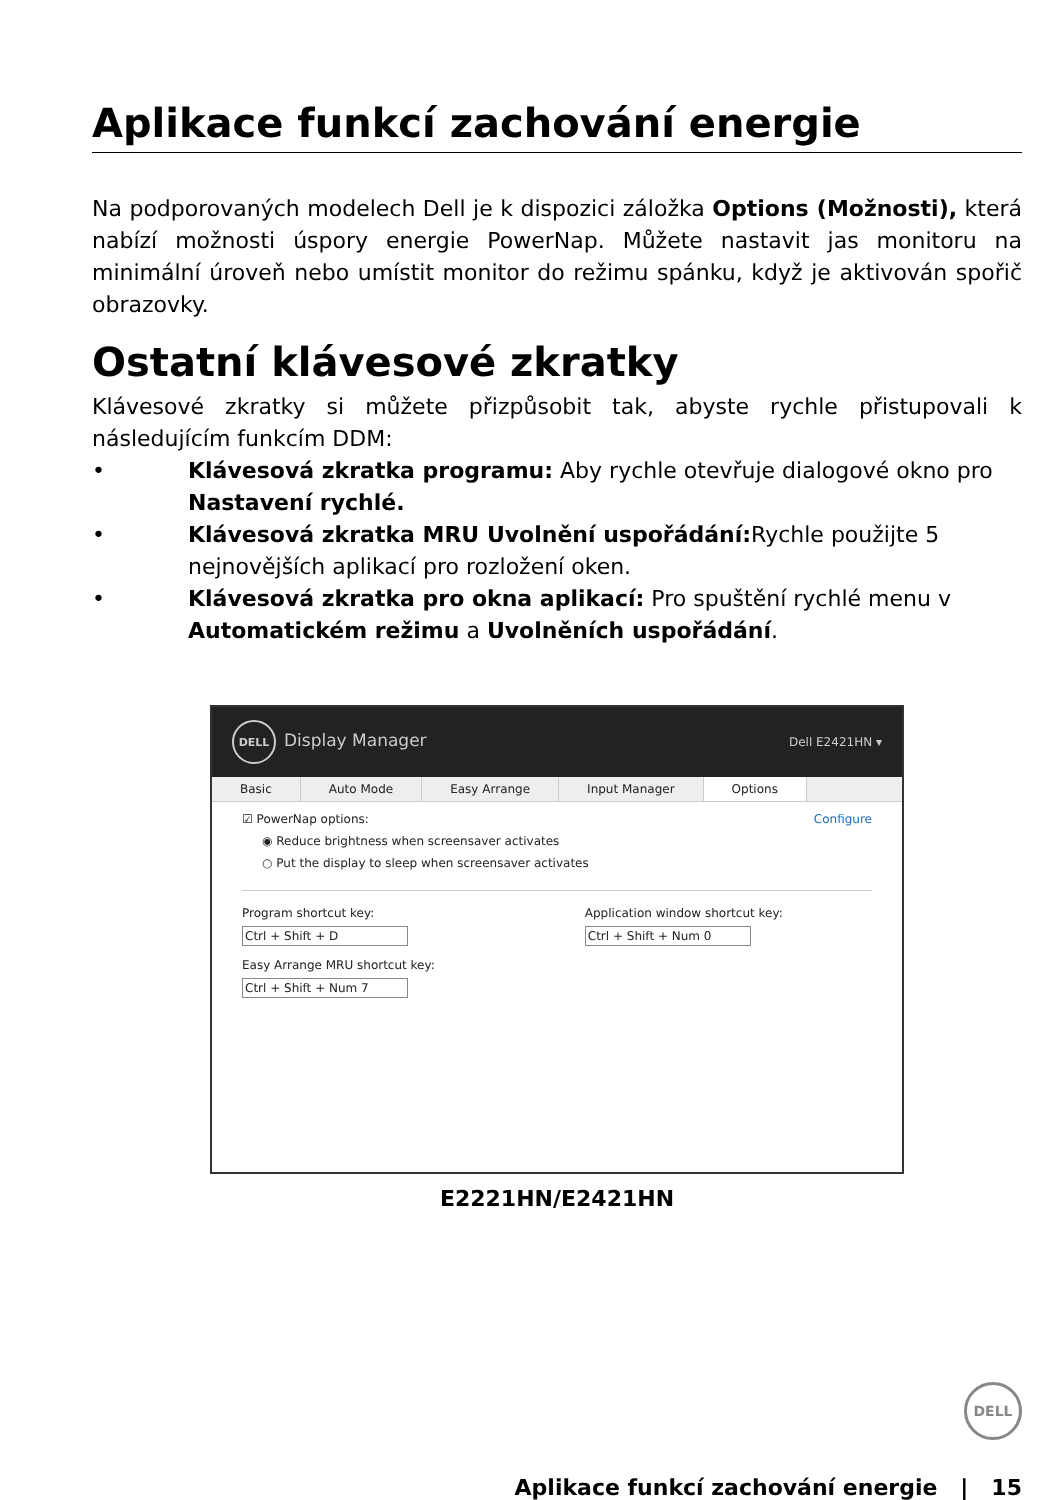Aplikace funkcí zachování energie
Na podporovaných modelech Dell je k dispozici záložka Options (Možnosti), která nabízí možnosti úspory energie PowerNap. Můžete nastavit jas monitoru na minimální úroveň nebo umístit monitor do režimu spánku, když je aktivován spořič obrazovky.
Ostatní klávesové zkratky
Klávesové zkratky si můžete přizpůsobit tak, abyste rychle přistupovali k následujícím funkcím DDM:
• Klávesová zkratka programu: Aby rychle otevřuje dialogové okno pro Nastavení rychlé.
• Klávesová zkratka MRU Uvolnění uspořádání: Rychle použijte 5 nejnovějších aplikací pro rozložení oken.
• Klávesová zkratka pro okna aplikací: Pro spuštění rychlé menu v Automatickém režimu a Uvolněních uspořádání.
DELL Display Manager Dell E2421HN ▾
Basic Auto Mode Easy Arrange Input Manager Options
☑ PowerNap options: Configure
◉ Reduce brightness when screensaver activates
○ Put the display to sleep when screensaver activates
Program shortcut key:
Ctrl + Shift + D
Easy Arrange MRU shortcut key:
Ctrl + Shift + Num 7
Application window shortcut key:
Ctrl + Shift + Num 0
E2221HN/E2421HN
DELL
Aplikace funkcí zachování energie | 15